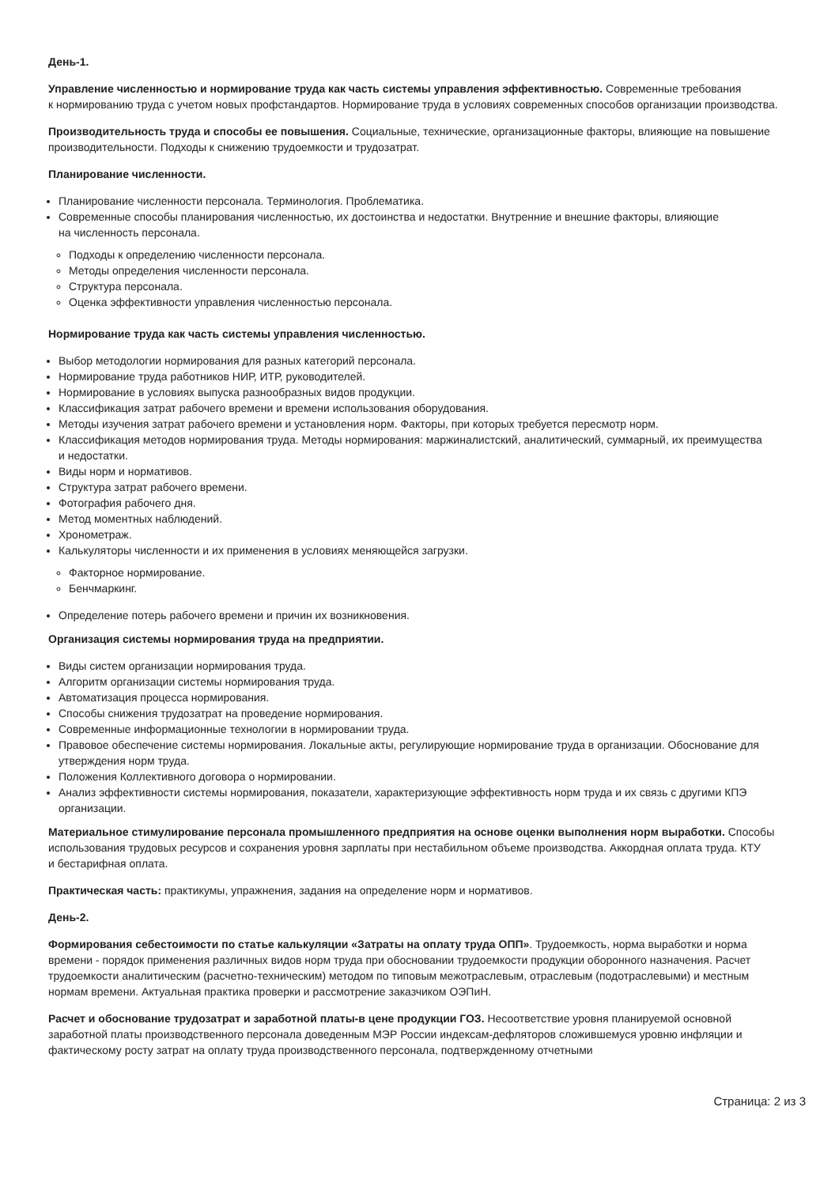День-1.
Управление численностью и нормирование труда как часть системы управления эффективностью. Современные требования к нормированию труда с учетом новых профстандартов. Нормирование труда в условиях современных способов организации производства.
Производительность труда и способы ее повышения. Социальные, технические, организационные факторы, влияющие на повышение производительности. Подходы к снижению трудоемкости и трудозатрат.
Планирование численности.
Планирование численности персонала. Терминология. Проблематика.
Современные способы планирования численностью, их достоинства и недостатки. Внутренние и внешние факторы, влияющие на численность персонала.
Подходы к определению численности персонала.
Методы определения численности персонала.
Структура персонала.
Оценка эффективности управления численностью персонала.
Нормирование труда как часть системы управления численностью.
Выбор методологии нормирования для разных категорий персонала.
Нормирование труда работников НИР, ИТР, руководителей.
Нормирование в условиях выпуска разнообразных видов продукции.
Классификация затрат рабочего времени и времени использования оборудования.
Методы изучения затрат рабочего времени и установления норм. Факторы, при которых требуется пересмотр норм.
Классификация методов нормирования труда. Методы нормирования: маржиналистский, аналитический, суммарный, их преимущества и недостатки.
Виды норм и нормативов.
Структура затрат рабочего времени.
Фотография рабочего дня.
Метод моментных наблюдений.
Хронометраж.
Калькуляторы численности и их применения в условиях меняющейся загрузки.
Факторное нормирование.
Бенчмаркинг.
Определение потерь рабочего времени и причин их возникновения.
Организация системы нормирования труда на предприятии.
Виды систем организации нормирования труда.
Алгоритм организации системы нормирования труда.
Автоматизация процесса нормирования.
Способы снижения трудозатрат на проведение нормирования.
Современные информационные технологии в нормировании труда.
Правовое обеспечение системы нормирования. Локальные акты, регулирующие нормирование труда в организации. Обоснование для утверждения норм труда.
Положения Коллективного договора о нормировании.
Анализ эффективности системы нормирования, показатели, характеризующие эффективность норм труда и их связь с другими КПЭ организации.
Материальное стимулирование персонала промышленного предприятия на основе оценки выполнения норм выработки. Способы использования трудовых ресурсов и сохранения уровня зарплаты при нестабильном объеме производства. Аккордная оплата труда. КТУ и бестарифная оплата.
Практическая часть: практикумы, упражнения, задания на определение норм и нормативов.
День-2.
Формирования себестоимости по статье калькуляции «Затраты на оплату труда ОПП». Трудоемкость, норма выработки и норма времени - порядок применения различных видов норм труда при обосновании трудоемкости продукции оборонного назначения. Расчет трудоемкости аналитическим (расчетно-техническим) методом по типовым межотраслевым, отраслевым (подотраслевыми) и местным нормам времени. Актуальная практика проверки и рассмотрение заказчиком ОЭПиН.
Расчет и обоснование трудозатрат и заработной платы-в цене продукции ГОЗ. Несоответствие уровня планируемой основной заработной платы производственного персонала доведенным МЭР России индексам-дефляторов сложившемуся уровню инфляции и фактическому росту затрат на оплату труда производственного персонала, подтвержденному отчетными
Страница: 2 из 3